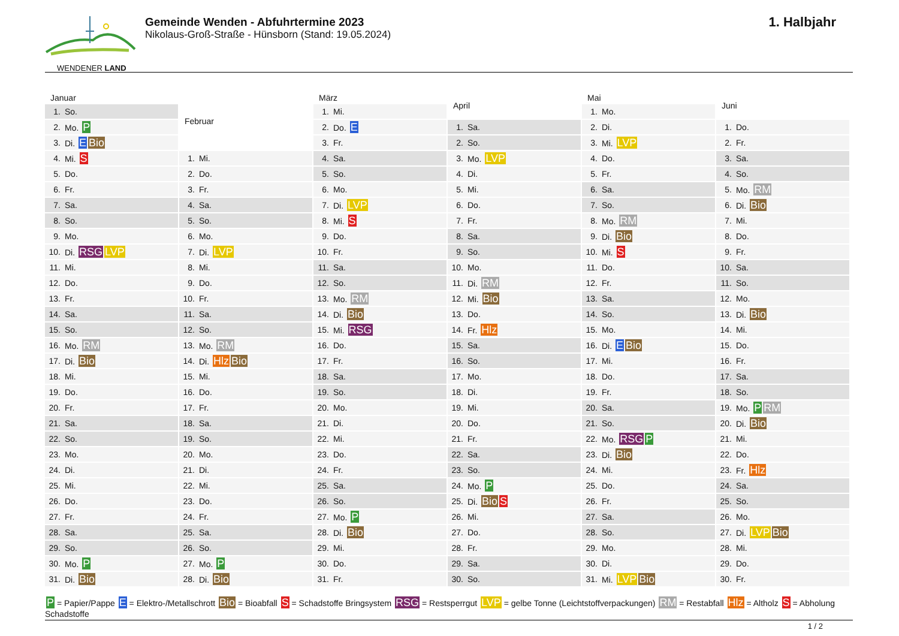WENDENER LAND
Gemeinde Wenden - Abfuhrtermine 2023
Nikolaus-Groß-Straße - Hünsborn (Stand: 19.05.2024)
1. Halbjahr
| Januar | |
| --- | --- |
| 1. | So. |
| 2. | Mo. P |
| 3. | Di. E Bio |
| 4. | Mi. S |
| 5. | Do. |
| 6. | Fr. |
| 7. | Sa. |
| 8. | So. |
| 9. | Mo. |
| 10. | Di. RSG LVP |
| 11. | Mi. |
| 12. | Do. |
| 13. | Fr. |
| 14. | Sa. |
| 15. | So. |
| 16. | Mo. RM |
| 17. | Di. Bio |
| 18. | Mi. |
| 19. | Do. |
| 20. | Fr. |
| 21. | Sa. |
| 22. | So. |
| 23. | Mo. |
| 24. | Di. |
| 25. | Mi. |
| 26. | Do. |
| 27. | Fr. |
| 28. | Sa. |
| 29. | So. |
| 30. | Mo. P |
| 31. | Di. Bio |
| Februar | |
| --- | --- |
| 1. | Mi. |
| 2. | Do. |
| 3. | Fr. |
| 4. | Sa. |
| 5. | So. |
| 6. | Mo. |
| 7. | Di. LVP |
| 8. | Mi. |
| 9. | Do. |
| 10. | Fr. |
| 11. | Sa. |
| 12. | So. |
| 13. | Mo. RM |
| 14. | Di. Hlz Bio |
| 15. | Mi. |
| 16. | Do. |
| 17. | Fr. |
| 18. | Sa. |
| 19. | So. |
| 20. | Mo. |
| 21. | Di. |
| 22. | Mi. |
| 23. | Do. |
| 24. | Fr. |
| 25. | Sa. |
| 26. | So. |
| 27. | Mo. P |
| 28. | Di. Bio |
| März | |
| --- | --- |
| 1. | Mi. |
| 2. | Do. E |
| 3. | Fr. |
| 4. | Sa. |
| 5. | So. |
| 6. | Mo. |
| 7. | Di. LVP |
| 8. | Mi. S |
| 9. | Do. |
| 10. | Fr. |
| 11. | Sa. |
| 12. | So. |
| 13. | Mo. RM |
| 14. | Di. Bio |
| 15. | Mi. RSG |
| 16. | Do. |
| 17. | Fr. |
| 18. | Sa. |
| 19. | So. |
| 20. | Mo. |
| 21. | Di. |
| 22. | Mi. |
| 23. | Do. |
| 24. | Fr. |
| 25. | Sa. |
| 26. | So. |
| 27. | Mo. P |
| 28. | Di. Bio |
| 29. | Mi. |
| 30. | Do. |
| 31. | Fr. |
| April | |
| --- | --- |
| 1. | Sa. |
| 2. | So. |
| 3. | Mo. LVP |
| 4. | Di. |
| 5. | Mi. |
| 6. | Do. |
| 7. | Fr. |
| 8. | Sa. |
| 9. | So. |
| 10. | Mo. |
| 11. | Di. RM |
| 12. | Mi. Bio |
| 13. | Do. |
| 14. | Fr. Hlz |
| 15. | Sa. |
| 16. | So. |
| 17. | Mo. |
| 18. | Di. |
| 19. | Mi. |
| 20. | Do. |
| 21. | Fr. |
| 22. | Sa. |
| 23. | So. |
| 24. | Mo. P |
| 25. | Di. Bio S |
| 26. | Mi. |
| 27. | Do. |
| 28. | Fr. |
| 29. | Sa. |
| 30. | So. |
| Mai | |
| --- | --- |
| 1. | Mo. |
| 2. | Di. |
| 3. | Mi. LVP |
| 4. | Do. |
| 5. | Fr. |
| 6. | Sa. |
| 7. | So. |
| 8. | Mo. RM |
| 9. | Di. Bio |
| 10. | Mi. S |
| 11. | Do. |
| 12. | Fr. |
| 13. | Sa. |
| 14. | So. |
| 15. | Mo. |
| 16. | Di. E Bio |
| 17. | Mi. |
| 18. | Do. |
| 19. | Fr. |
| 20. | Sa. |
| 21. | So. |
| 22. | Mo. RSG P |
| 23. | Di. Bio |
| 24. | Mi. |
| 25. | Do. |
| 26. | Fr. |
| 27. | Sa. |
| 28. | So. |
| 29. | Mo. |
| 30. | Di. |
| 31. | Mi. LVP Bio |
| Juni | |
| --- | --- |
| 1. | Do. |
| 2. | Fr. |
| 3. | Sa. |
| 4. | So. |
| 5. | Mo. RM |
| 6. | Di. Bio |
| 7. | Mi. |
| 8. | Do. |
| 9. | Fr. |
| 10. | Sa. |
| 11. | So. |
| 12. | Mo. |
| 13. | Di. Bio |
| 14. | Mi. |
| 15. | Do. |
| 16. | Fr. |
| 17. | Sa. |
| 18. | So. |
| 19. | Mo. P RM |
| 20. | Di. Bio |
| 21. | Mi. |
| 22. | Do. |
| 23. | Fr. Hlz |
| 24. | Sa. |
| 25. | So. |
| 26. | Mo. |
| 27. | Di. LVP Bio |
| 28. | Mi. |
| 29. | Do. |
| 30. | Fr. |
P = Papier/Pappe E = Elektro-/Metallschrott Bio = Bioabfall S = Schadstoffe Bringsystem RSG = Restsperrgut LVP = gelbe Tonne (Leichtstoffverpackungen) RM = Restabfall Hlz = Altholz S = Abholung Schadstoffe
1 / 2